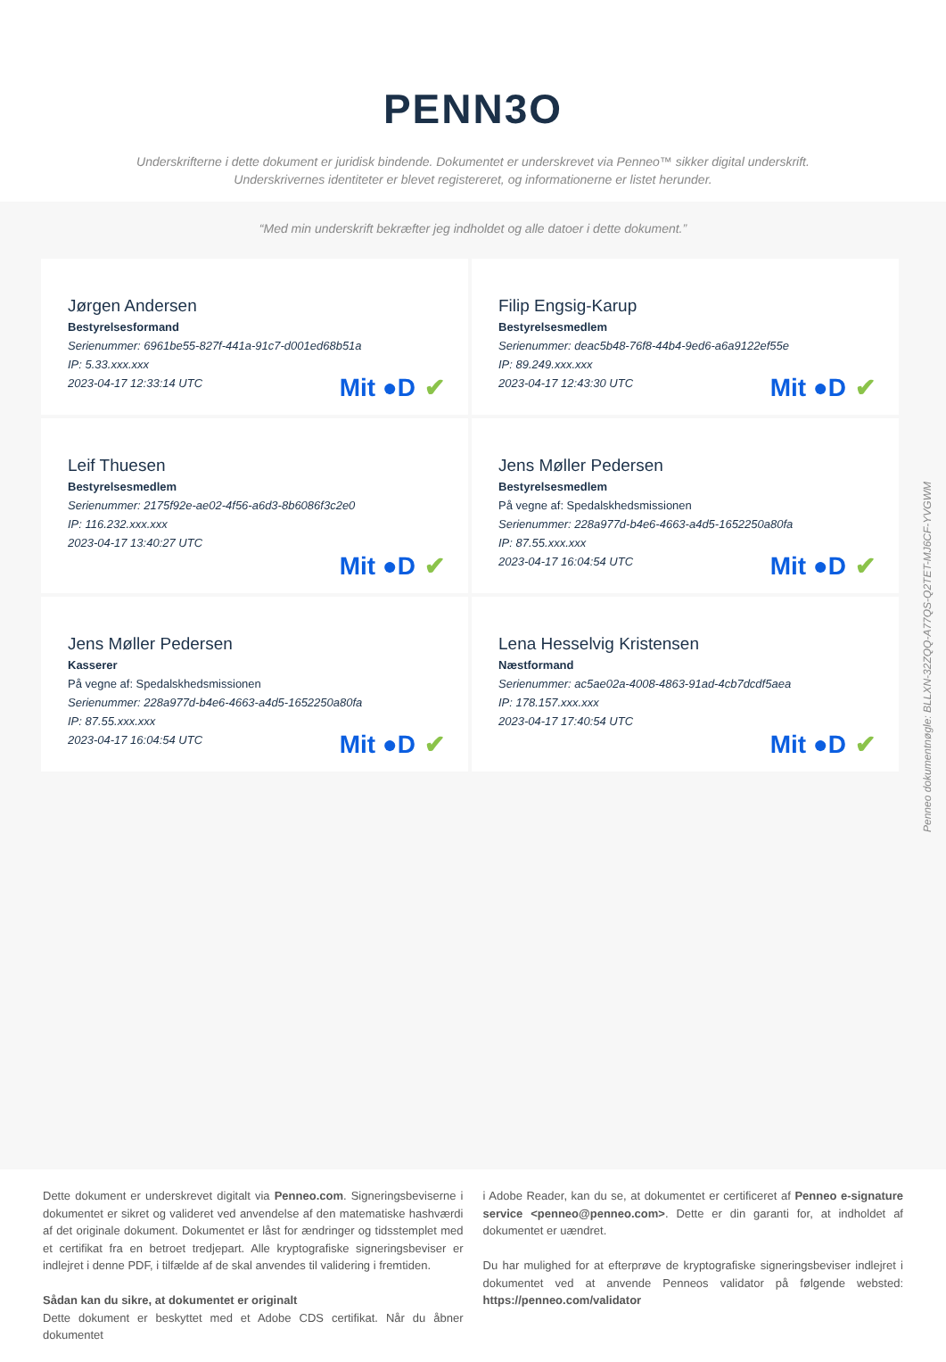PENN3O
Underskrifterne i dette dokument er juridisk bindende. Dokumentet er underskrevet via Penneo™ sikker digital underskrift.
Underskrivernes identiteter er blevet registereret, og informationerne er listet herunder.
“Med min underskrift bekræfter jeg indholdet og alle datoer i dette dokument.”
Jørgen Andersen
Bestyrelsesformand
Serienummer: 6961be55-827f-441a-91c7-d001ed68b51a
IP: 5.33.xxx.xxx
2023-04-17 12:33:14 UTC
Mit ●D ✔
Filip Engsig-Karup
Bestyrelsesmedlem
Serienummer: deac5b48-76f8-44b4-9ed6-a6a9122ef55e
IP: 89.249.xxx.xxx
2023-04-17 12:43:30 UTC
Mit ●D ✔
Leif Thuesen
Bestyrelsesmedlem
Serienummer: 2175f92e-ae02-4f56-a6d3-8b6086f3c2e0
IP: 116.232.xxx.xxx
2023-04-17 13:40:27 UTC
Mit ●D ✔
Jens Møller Pedersen
Bestyrelsesmedlem
På vegne af: Spedalskhedsmissionen
Serienummer: 228a977d-b4e6-4663-a4d5-1652250a80fa
IP: 87.55.xxx.xxx
2023-04-17 16:04:54 UTC
Mit ●D ✔
Jens Møller Pedersen
Kasserer
På vegne af: Spedalskhedsmissionen
Serienummer: 228a977d-b4e6-4663-a4d5-1652250a80fa
IP: 87.55.xxx.xxx
2023-04-17 16:04:54 UTC
Mit ●D ✔
Lena Hesselvig Kristensen
Næstformand
Serienummer: ac5ae02a-4008-4863-91ad-4cb7dcdf5aea
IP: 178.157.xxx.xxx
2023-04-17 17:40:54 UTC
Mit ●D ✔
Dette dokument er underskrevet digitalt via Penneo.com. Signeringsbeviserne i dokumentet er sikret og valideret ved anvendelse af den matematiske hashværdi af det originale dokument. Dokumentet er låst for ændringer og tidsstemplet med et certifikat fra en betroet tredjepart. Alle kryptografiske signeringsbeviser er indlejret i denne PDF, i tilfælde af de skal anvendes til validering i fremtiden.
Sådan kan du sikre, at dokumentet er originalt
Dette dokument er beskyttet med et Adobe CDS certifikat. Når du åbner dokumentet
i Adobe Reader, kan du se, at dokumentet er certificeret af Penneo e-signature service <penneo@penneo.com>. Dette er din garanti for, at indholdet af dokumentet er uændret.
Du har mulighed for at efterprøve de kryptografiske signeringsbeviser indlejret i dokumentet ved at anvende Penneos validator på følgende websted: https://penneo.com/validator
Penneo dokumentnøgle: BLLXN-32ZQQ-A77QS-Q2TET-MJ6CF-YVGWM